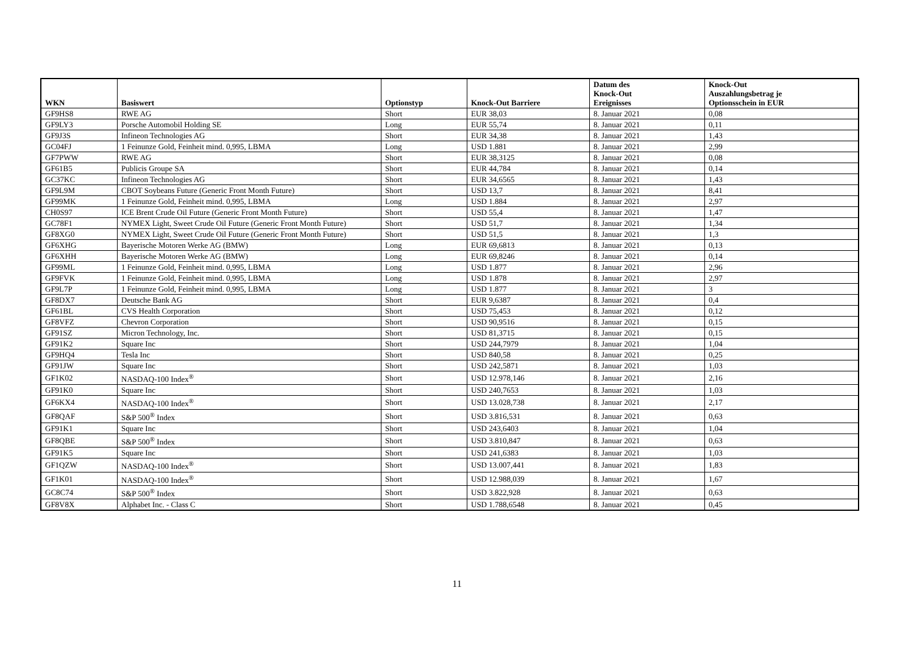| WKN | Basiswert | Optionstyp | Knock-Out Barriere | Datum des Knock-Out Ereignisses | Knock-Out Auszahlungsbetrag je Optionsschein in EUR |
| --- | --- | --- | --- | --- | --- |
| GF9HS8 | RWE AG | Short | EUR 38,03 | 8. Januar 2021 | 0,08 |
| GF9LY3 | Porsche Automobil Holding SE | Long | EUR 55,74 | 8. Januar 2021 | 0,11 |
| GF9J3S | Infineon Technologies AG | Short | EUR 34,38 | 8. Januar 2021 | 1,43 |
| GC04FJ | 1 Feinunze Gold, Feinheit mind. 0,995, LBMA | Long | USD 1.881 | 8. Januar 2021 | 2,99 |
| GF7PWW | RWE AG | Short | EUR 38,3125 | 8. Januar 2021 | 0,08 |
| GF61B5 | Publicis Groupe SA | Short | EUR 44,784 | 8. Januar 2021 | 0,14 |
| GC37KC | Infineon Technologies AG | Short | EUR 34,6565 | 8. Januar 2021 | 1,43 |
| GF9L9M | CBOT Soybeans Future (Generic Front Month Future) | Short | USD 13,7 | 8. Januar 2021 | 8,41 |
| GF99MK | 1 Feinunze Gold, Feinheit mind. 0,995, LBMA | Long | USD 1.884 | 8. Januar 2021 | 2,97 |
| CH0S97 | ICE Brent Crude Oil Future (Generic Front Month Future) | Short | USD 55,4 | 8. Januar 2021 | 1,47 |
| GC78F1 | NYMEX Light, Sweet Crude Oil Future (Generic Front Month Future) | Short | USD 51,7 | 8. Januar 2021 | 1,34 |
| GF8XG0 | NYMEX Light, Sweet Crude Oil Future (Generic Front Month Future) | Short | USD 51,5 | 8. Januar 2021 | 1,3 |
| GF6XHG | Bayerische Motoren Werke AG (BMW) | Long | EUR 69,6813 | 8. Januar 2021 | 0,13 |
| GF6XHH | Bayerische Motoren Werke AG (BMW) | Long | EUR 69,8246 | 8. Januar 2021 | 0,14 |
| GF99ML | 1 Feinunze Gold, Feinheit mind. 0,995, LBMA | Long | USD 1.877 | 8. Januar 2021 | 2,96 |
| GF9FVK | 1 Feinunze Gold, Feinheit mind. 0,995, LBMA | Long | USD 1.878 | 8. Januar 2021 | 2,97 |
| GF9L7P | 1 Feinunze Gold, Feinheit mind. 0,995, LBMA | Long | USD 1.877 | 8. Januar 2021 | 3 |
| GF8DX7 | Deutsche Bank AG | Short | EUR 9,6387 | 8. Januar 2021 | 0,4 |
| GF61BL | CVS Health Corporation | Short | USD 75,453 | 8. Januar 2021 | 0,12 |
| GF8VFZ | Chevron Corporation | Short | USD 90,9516 | 8. Januar 2021 | 0,15 |
| GF91SZ | Micron Technology, Inc. | Short | USD 81,3715 | 8. Januar 2021 | 0,15 |
| GF91K2 | Square Inc | Short | USD 244,7979 | 8. Januar 2021 | 1,04 |
| GF9HQ4 | Tesla Inc | Short | USD 840,58 | 8. Januar 2021 | 0,25 |
| GF91JW | Square Inc | Short | USD 242,5871 | 8. Januar 2021 | 1,03 |
| GF1K02 | NASDAQ-100 Index<sup>®</sup> | Short | USD 12.978,146 | 8. Januar 2021 | 2,16 |
| GF91K0 | Square Inc | Short | USD 240,7653 | 8. Januar 2021 | 1,03 |
| GF6KX4 | NASDAQ-100 Index<sup>®</sup> | Short | USD 13.028,738 | 8. Januar 2021 | 2,17 |
| GF8QAF | S&P 500<sup>®</sup> Index | Short | USD 3.816,531 | 8. Januar 2021 | 0,63 |
| GF91K1 | Square Inc | Short | USD 243,6403 | 8. Januar 2021 | 1,04 |
| GF8QBE | S&P 500<sup>®</sup> Index | Short | USD 3.810,847 | 8. Januar 2021 | 0,63 |
| GF91K5 | Square Inc | Short | USD 241,6383 | 8. Januar 2021 | 1,03 |
| GF1QZW | NASDAQ-100 Index<sup>®</sup> | Short | USD 13.007,441 | 8. Januar 2021 | 1,83 |
| GF1K01 | NASDAQ-100 Index<sup>®</sup> | Short | USD 12.988,039 | 8. Januar 2021 | 1,67 |
| GC8C74 | S&P 500<sup>®</sup> Index | Short | USD 3.822,928 | 8. Januar 2021 | 0,63 |
| GF8V8X | Alphabet Inc. - Class C | Short | USD 1.788,6548 | 8. Januar 2021 | 0,45 |
11